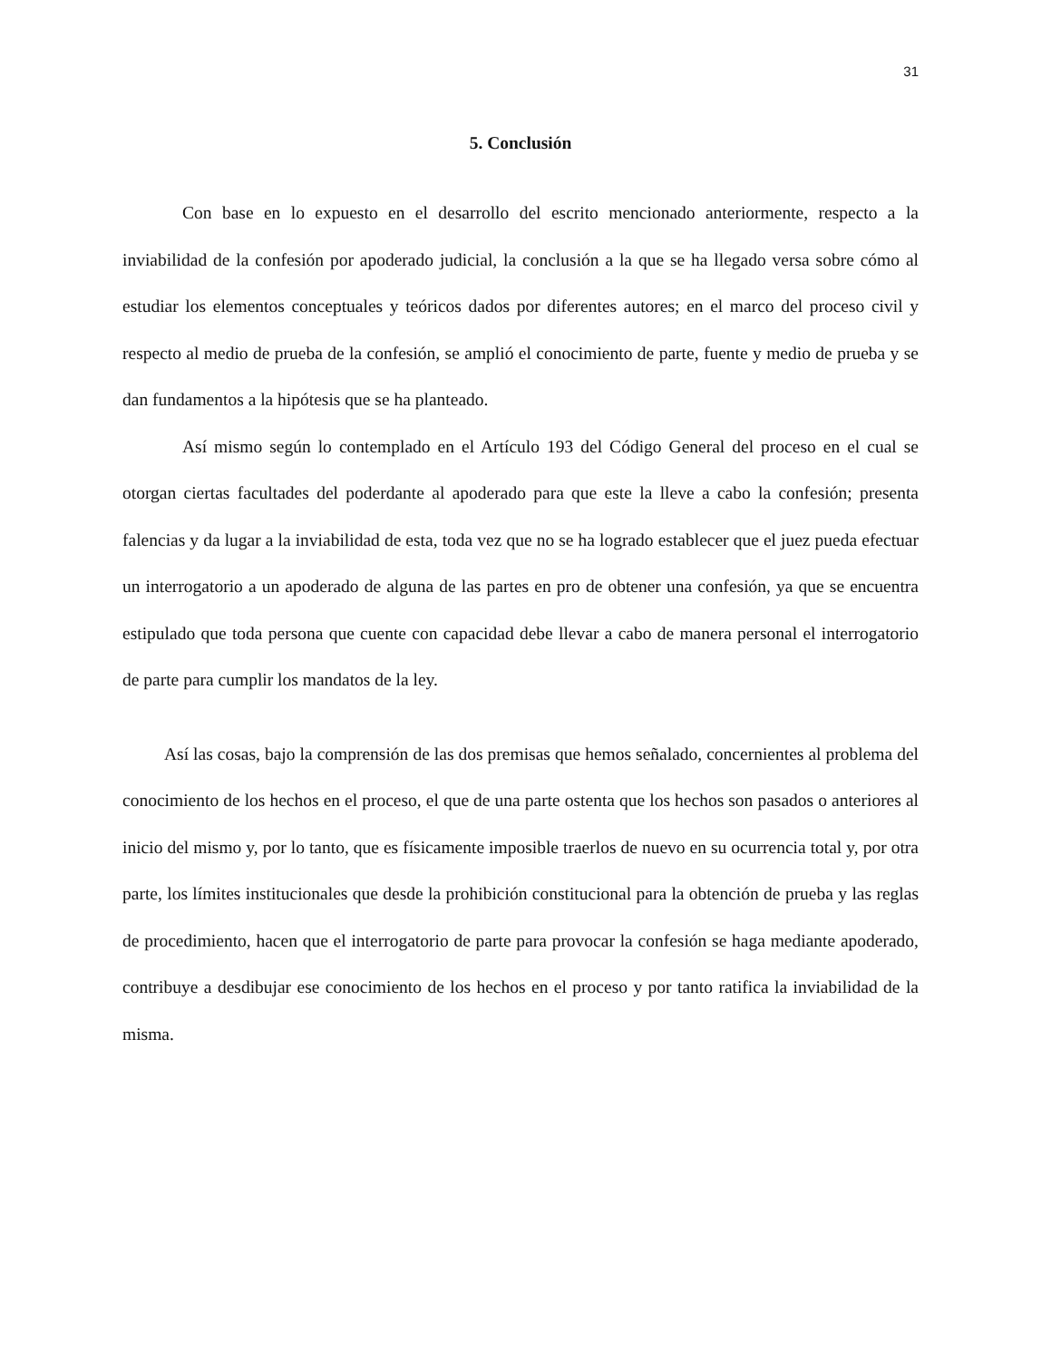31
5. Conclusión
Con base en lo expuesto en el desarrollo del escrito mencionado anteriormente, respecto a la inviabilidad de la confesión por apoderado judicial, la conclusión a la que se ha llegado versa sobre cómo al estudiar los elementos conceptuales y teóricos dados por diferentes autores; en el marco del proceso civil y respecto al medio de prueba de la confesión, se amplió el conocimiento de parte, fuente y medio de prueba y se dan fundamentos a la hipótesis que se ha planteado.
Así mismo según lo contemplado en el Artículo 193 del Código General del proceso en el cual se otorgan ciertas facultades del poderdante al apoderado para que este la lleve a cabo la confesión; presenta falencias y da lugar a la inviabilidad de esta, toda vez que no se ha logrado establecer que el juez pueda efectuar un interrogatorio a un apoderado de alguna de las partes en pro de obtener una confesión, ya que se encuentra estipulado que toda persona que cuente con capacidad debe llevar a cabo de manera personal el interrogatorio de parte para cumplir los mandatos de la ley.
Así las cosas, bajo la comprensión de las dos premisas que hemos señalado, concernientes al problema del conocimiento de los hechos en el proceso, el que de una parte ostenta que los hechos son pasados o anteriores al inicio del mismo y, por lo tanto, que es físicamente imposible traerlos de nuevo en su ocurrencia total y, por otra parte, los límites institucionales que desde la prohibición constitucional para la obtención de prueba y las reglas de procedimiento, hacen que el interrogatorio de parte para provocar la confesión se haga mediante apoderado, contribuye a desdibujar ese conocimiento de los hechos en el proceso y por tanto ratifica la inviabilidad de la misma.